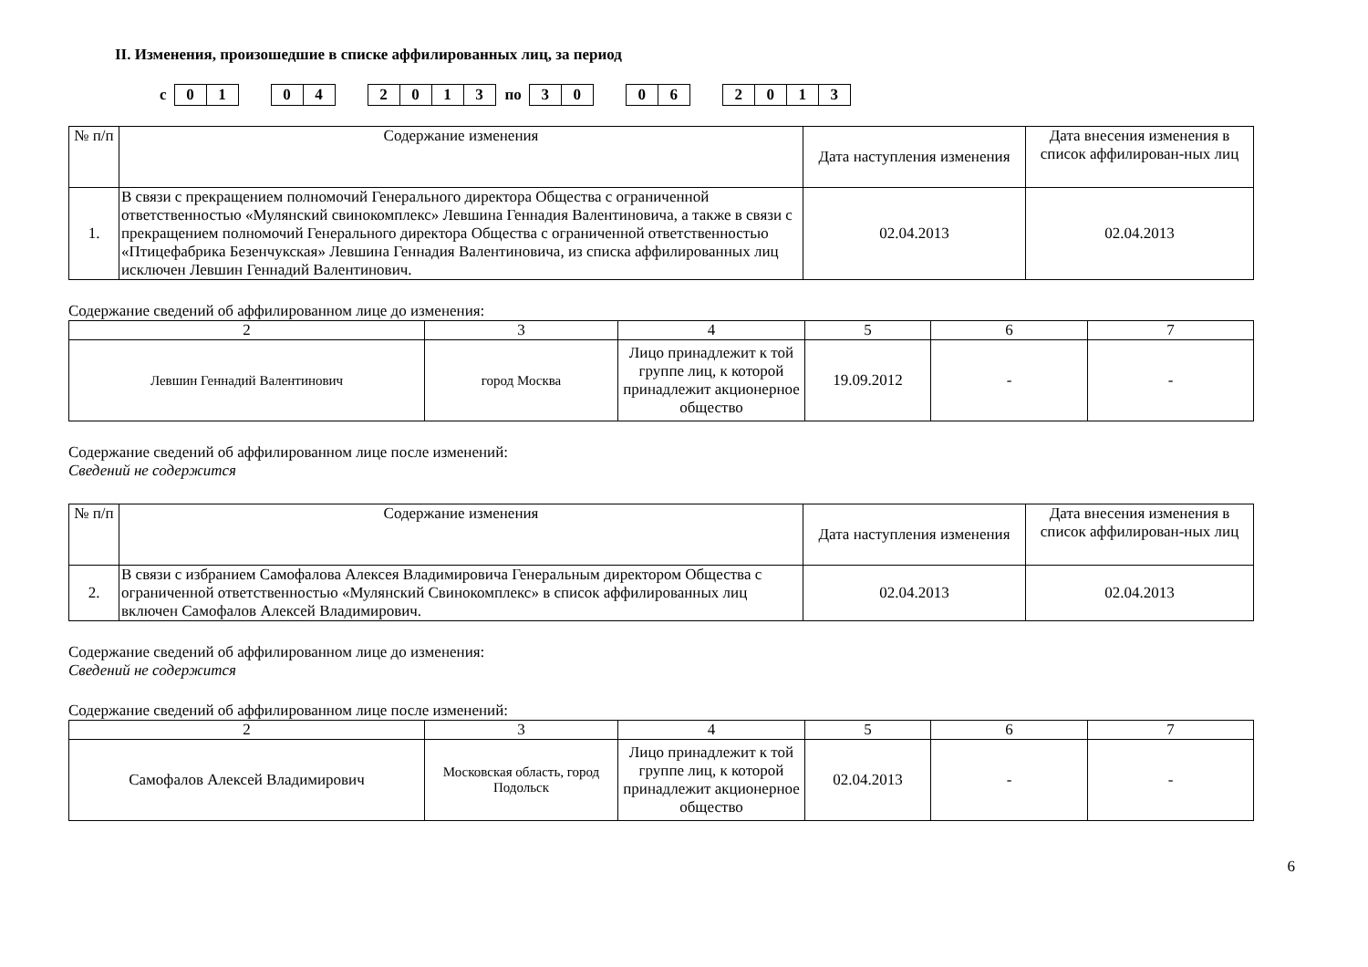II. Изменения, произошедшие в списке аффилированных лиц, за период
с
01 04 2013
по
30 06 2013
| № п/п | Содержание изменения | Дата наступления изменения | Дата внесения изменения в список аффилирован-ных лиц |
| --- | --- | --- | --- |
| 1. | В связи с прекращением полномочий Генерального директора Общества с ограниченной ответственностью «Мулянский свинокомплекс» Левшина Геннадия Валентиновича, а также в связи с прекращением полномочий Генерального директора Общества с ограниченной ответственностью «Птицефабрика Безенчукская» Левшина Геннадия Валентиновича, из списка аффилированных лиц исключен Левшин Геннадий Валентинович. | 02.04.2013 | 02.04.2013 |
Содержание сведений об аффилированном лице до изменения:
| 2 | 3 | 4 | 5 | 6 | 7 |
| Левшин Геннадий Валентинович | город Москва | Лицо принадлежит к той группе лиц, к которой принадлежит акционерное общество | 19.09.2012 | - | - |
Содержание сведений об аффилированном лице после изменений:
Сведений не содержится
| № п/п | Содержание изменения | Дата наступления изменения | Дата внесения изменения в список аффилирован-ных лиц |
| --- | --- | --- | --- |
| 2. | В связи с избранием Самофалова Алексея Владимировича Генеральным директором Общества с ограниченной ответственностью «Мулянский Свинокомплекс» в список аффилированных лиц включен Самофалов Алексей Владимирович. | 02.04.2013 | 02.04.2013 |
Содержание сведений об аффилированном лице до изменения:
Сведений не содержится
Содержание сведений об аффилированном лице после изменений:
| 2 | 3 | 4 | 5 | 6 | 7 |
| Самофалов Алексей Владимирович | Московская область, город Подольск | Лицо принадлежит к той группе лиц, к которой принадлежит акционерное общество | 02.04.2013 | - | - |
6